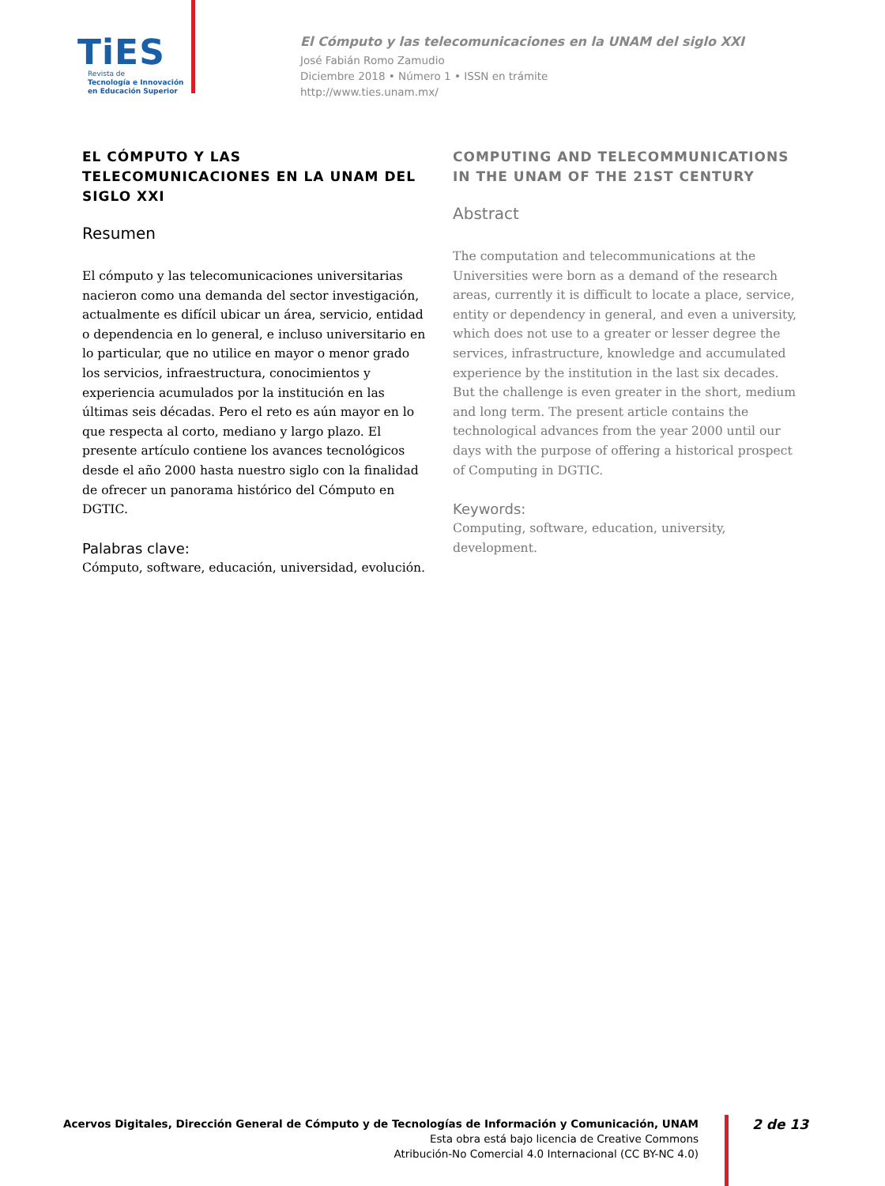TiES
Revista de
Tecnología e Innovación
en Educación Superior
El Cómputo y las telecomunicaciones en la UNAM del siglo XXI
José Fabián Romo Zamudio
Diciembre 2018 • Número 1 • ISSN en trámite
http://www.ties.unam.mx/
EL CÓMPUTO Y LAS TELECOMUNICACIONES EN LA UNAM DEL SIGLO XXI
Resumen
El cómputo y las telecomunicaciones universitarias nacieron como una demanda del sector investigación, actualmente es difícil ubicar un área, servicio, entidad o dependencia en lo general, e incluso universitario en lo particular, que no utilice en mayor o menor grado los servicios, infraestructura, conocimientos y experiencia acumulados por la institución en las últimas seis décadas. Pero el reto es aún mayor en lo que respecta al corto, mediano y largo plazo. El presente artículo contiene los avances tecnológicos desde el año 2000 hasta nuestro siglo con la finalidad de ofrecer un panorama histórico del Cómputo en DGTIC.
Palabras clave:
Cómputo, software, educación, universidad, evolución.
COMPUTING AND TELECOMMUNICATIONS IN THE UNAM OF THE 21ST CENTURY
Abstract
The computation and telecommunications at the Universities were born as a demand of the research areas, currently it is difficult to locate a place, service, entity or dependency in general, and even a university, which does not use to a greater or lesser degree the services, infrastructure, knowledge and accumulated experience by the institution in the last six decades. But the challenge is even greater in the short, medium and long term. The present article contains the technological advances from the year 2000 until our days with the purpose of offering a historical prospect of Computing in DGTIC.
Keywords:
Computing, software, education, university, development.
Acervos Digitales, Dirección General de Cómputo y de Tecnologías de Información y Comunicación, UNAM
Esta obra está bajo licencia de Creative Commons
Atribución-No Comercial 4.0 Internacional (CC BY-NC 4.0)
2 de 13